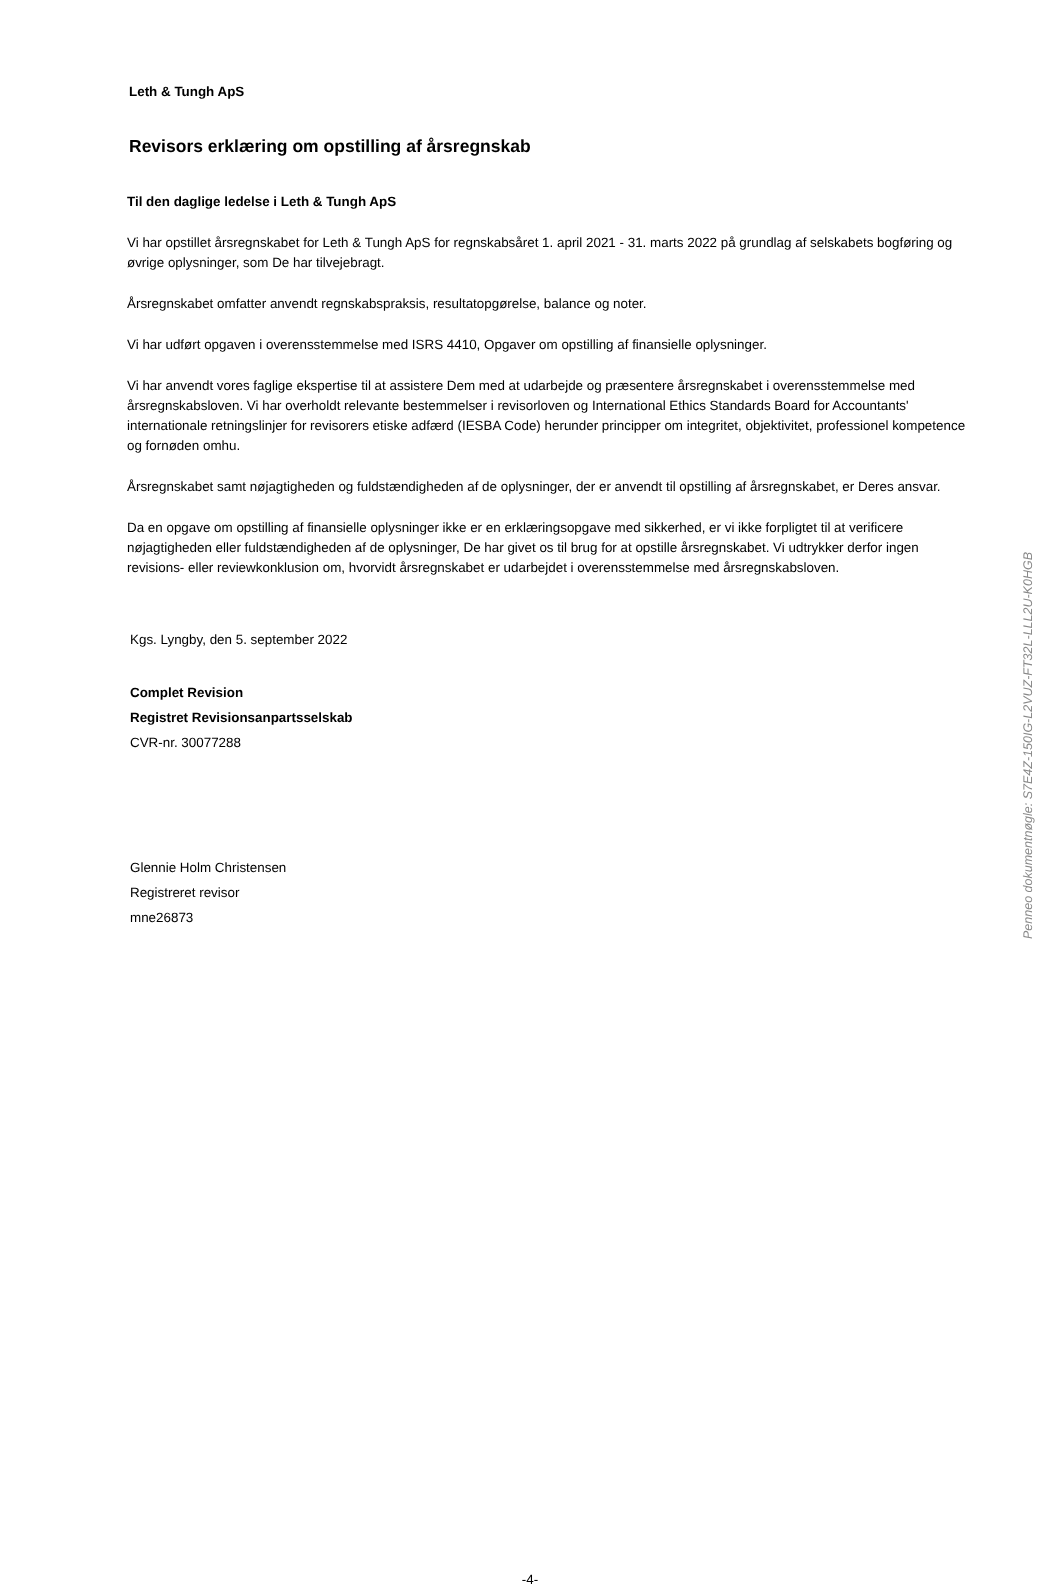Leth & Tungh ApS
Revisors erklæring om opstilling af årsregnskab
Til den daglige ledelse i Leth & Tungh ApS
Vi har opstillet årsregnskabet for Leth & Tungh ApS for regnskabsåret 1. april 2021 - 31. marts 2022 på grundlag af selskabets bogføring og øvrige oplysninger, som De har tilvejebragt.
Årsregnskabet omfatter anvendt regnskabspraksis, resultatopgørelse, balance og noter.
Vi har udført opgaven i overensstemmelse med ISRS 4410, Opgaver om opstilling af finansielle oplysninger.
Vi har anvendt vores faglige ekspertise til at assistere Dem med at udarbejde og præsentere årsregnskabet i overensstemmelse med årsregnskabsloven. Vi har overholdt relevante bestemmelser i revisorloven og International Ethics Standards Board for Accountants' internationale retningslinjer for revisorers etiske adfærd (IESBA Code) herunder principper om integritet, objektivitet, professionel kompetence og fornøden omhu.
Årsregnskabet samt nøjagtigheden og fuldstændigheden af de oplysninger, der er anvendt til opstilling af årsregnskabet, er Deres ansvar.
Da en opgave om opstilling af finansielle oplysninger ikke er en erklæringsopgave med sikkerhed, er vi ikke forpligtet til at verificere nøjagtigheden eller fuldstændigheden af de oplysninger, De har givet os til brug for at opstille årsregnskabet. Vi udtrykker derfor ingen revisions- eller reviewkonklusion om, hvorvidt årsregnskabet er udarbejdet i overensstemmelse med årsregnskabsloven.
Kgs. Lyngby, den 5. september 2022
Complet Revision
Registret Revisionsanpartsselskab
CVR-nr. 30077288
Glennie Holm Christensen
Registreret revisor
mne26873
-4-
Penneo dokumentnøgle: S7E4Z-150IG-L2VUZ-FT32L-LLL2U-K0HGB